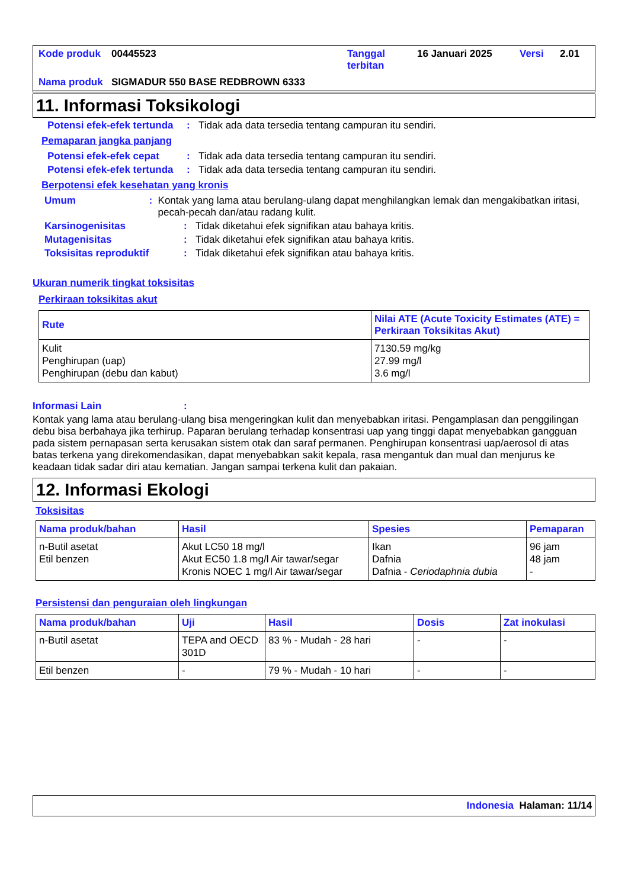| Kode produk | 00445523 | Tanggal terbitan | 16 Januari 2025 | Versi | 2.01 |
| Nama produk | SIGMADUR 550 BASE REDBROWN 6333 | | | | |
11. Informasi Toksikologi
Potensi efek-efek tertunda
: Tidak ada data tersedia tentang campuran itu sendiri.
Pemaparan jangka panjang
Potensi efek-efek cepat : Tidak ada data tersedia tentang campuran itu sendiri.
Potensi efek-efek tertunda
: Tidak ada data tersedia tentang campuran itu sendiri.
Berpotensi efek kesehatan yang kronis
Umum : Kontak yang lama atau berulang-ulang dapat menghilangkan lemak dan mengakibatkan iritasi, pecah-pecah dan/atau radang kulit.
Karsinogenisitas : Tidak diketahui efek signifikan atau bahaya kritis.
Mutagenisitas : Tidak diketahui efek signifikan atau bahaya kritis.
Toksisitas reproduktif : Tidak diketahui efek signifikan atau bahaya kritis.
Ukuran numerik tingkat toksisitas
Perkiraan toksikitas akut
| Rute | Nilai ATE (Acute Toxicity Estimates (ATE) = Perkiraan Toksikitas Akut) |
| --- | --- |
| Kulit Penghirupan (uap) Penghirupan (debu dan kabut) | 7130.59 mg/kg 27.99 mg/l 3.6 mg/l |
Informasi Lain :
Kontak yang lama atau berulang-ulang bisa mengeringkan kulit dan menyebabkan iritasi. Pengamplasan dan penggilingan debu bisa berbahaya jika terhirup. Paparan berulang terhadap konsentrasi uap yang tinggi dapat menyebabkan gangguan pada sistem pernapasan serta kerusakan sistem otak dan saraf permanen. Penghirupan konsentrasi uap/aerosol di atas batas terkena yang direkomendasikan, dapat menyebabkan sakit kepala, rasa mengantuk dan mual dan menjurus ke keadaan tidak sadar diri atau kematian. Jangan sampai terkena kulit dan pakaian.
12. Informasi Ekologi
Toksisitas
| Nama produk/bahan | Hasil | Spesies | Pemaparan |
| --- | --- | --- | --- |
| n-Butil asetat Etil benzen | Akut LC50 18 mg/l Akut EC50 1.8 mg/l Air tawar/segar Kronis NOEC 1 mg/l Air tawar/segar | Ikan Dafnia Dafnia - Ceriodaphnia dubia | 96 jam 48 jam - |
Persistensi dan penguraian oleh lingkungan
| Nama produk/bahan | Uji | Hasil | Dosis | Zat inokulasi |
| --- | --- | --- | --- | --- |
| n-Butil asetat | TEPA and OECD 301D | 83 % - Mudah - 28 hari | - | - |
| Etil benzen | - | 79 % - Mudah - 10 hari | - | - |
Indonesia Halaman: 11/14